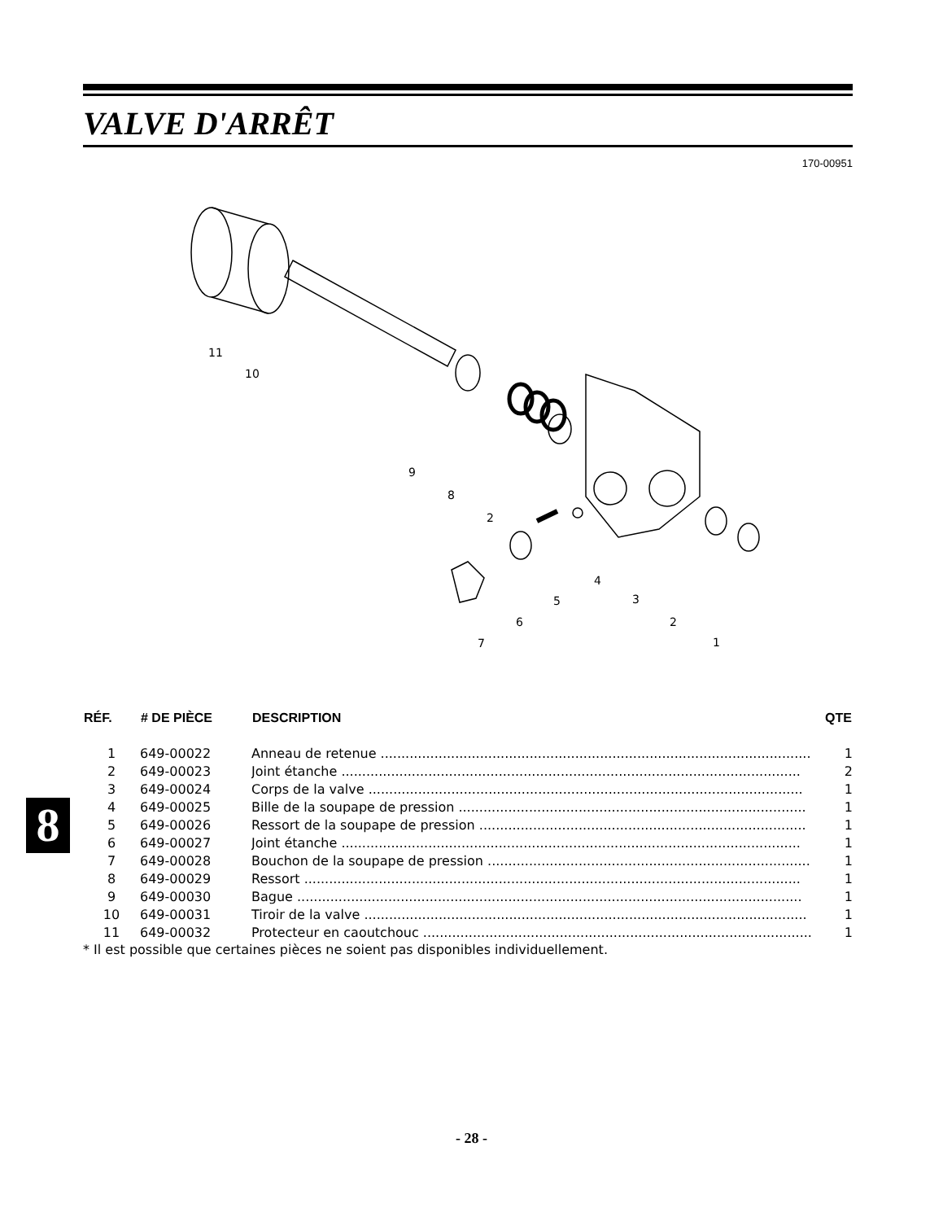VALVE D'ARRÊT
170-00951
11
10
9
8
2
4
5
6
7
3
2
1
| RÉF. | # DE PIÈCE | DESCRIPTION | QTE |
| --- | --- | --- | --- |
| 1 | 649-00022 | Anneau de retenue ........................................................................................................ | 1 |
| 2 | 649-00023 | Joint étanche ............................................................................................................... | 2 |
| 3 | 649-00024 | Corps de la valve ......................................................................................................... | 1 |
| 4 | 649-00025 | Bille de la soupape de pression .................................................................................... | 1 |
| 5 | 649-00026 | Ressort de la soupape de pression ............................................................................... | 1 |
| 6 | 649-00027 | Joint étanche ............................................................................................................... | 1 |
| 7 | 649-00028 | Bouchon de la soupape de pression .............................................................................. | 1 |
| 8 | 649-00029 | Ressort ........................................................................................................................ | 1 |
| 9 | 649-00030 | Bague .......................................................................................................................... | 1 |
| 10 | 649-00031 | Tiroir de la valve ........................................................................................................... | 1 |
| 11 | 649-00032 | Protecteur en caoutchouc .............................................................................................. | 1 |
* Il est possible que certaines pièces ne soient pas disponibles individuellement.
8
- 28 -